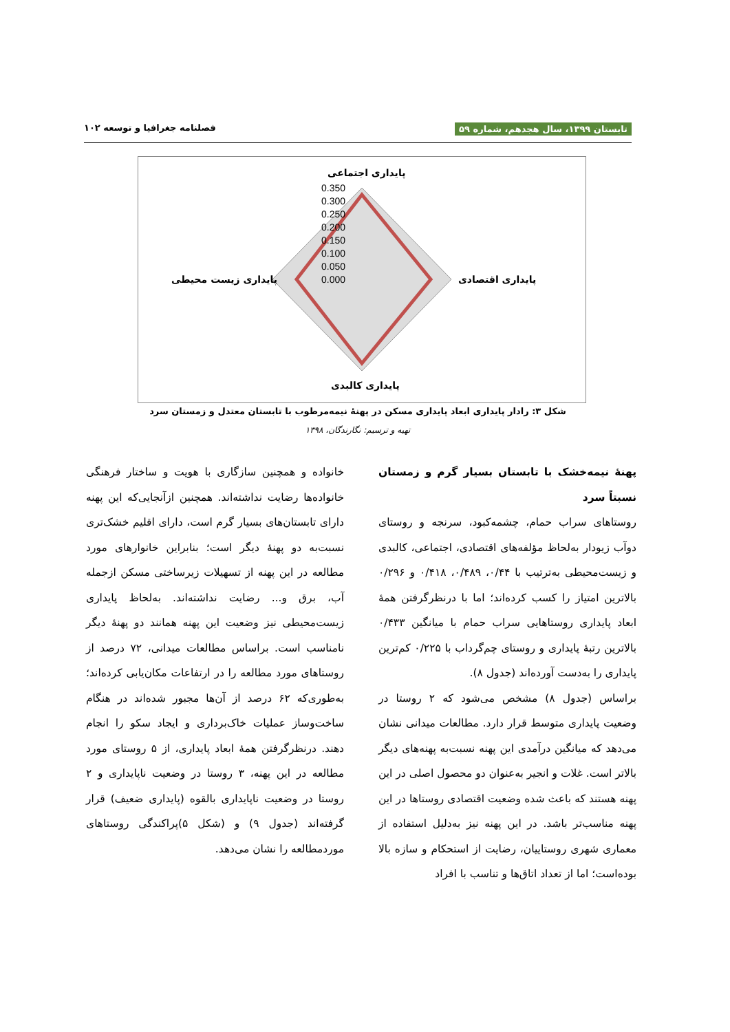تابستان ۱۳۹۹، سال هجدهم، شماره ۵۹ فصلنامه جغرافیا و توسعه ۱۰۲
0.350
0.300
0.250
0.200
0.150
0.100
0.050
0.000
پایداری اجتماعی
پایداری اقتصادی
پایداری زیست محیطی
پایداری کالبدی
شکل ۳: رادار پایداری ابعاد پایداری مسکن در پهنهٔ نیمه‌مرطوب با تابستان معتدل و زمستان سرد
تهیه و ترسیم: نگارندگان، ۱۳۹۸
پهنهٔ نیمه‌خشک با تابستان بسیار گرم و زمستان نسبتاً سرد
روستاهای سراب حمام، چشمه‌کبود، سرنجه و روستای دوآب زیودار به‌لحاظ مؤلفه‌های اقتصادی، اجتماعی، کالبدی و زیست‌محیطی به‌ترتیب با ۰/۴۴، ۰/۴۸۹، ۰/۴۱۸ و ۰/۲۹۶ بالاترین امتیاز را کسب کرده‌اند؛ اما با درنظرگرفتن همهٔ ابعاد پایداری روستاهایی سراب حمام با میانگین ۰/۴۳۳ بالاترین رتبهٔ پایداری و روستای چم‌گرداب با ۰/۲۲۵ کم‌ترین پایداری را به‌دست آورده‌اند (جدول ۸).
براساس (جدول ۸) مشخص می‌شود که ۲ روستا در وضعیت پایداری متوسط قرار دارد. مطالعات میدانی نشان می‌دهد که میانگین درآمدی این پهنه نسبت‌به پهنه‌های دیگر بالاتر است. غلات و انجیر به‌عنوان دو محصول اصلی در این پهنه هستند که باعث شده وضعیت اقتصادی روستاها در این پهنه مناسب‌تر باشد. در این پهنه نیز به‌دلیل استفاده از معماری شهری روستاییان، رضایت از استحکام و سازه بالا بوده‌است؛ اما از تعداد اتاق‌ها و تناسب با افراد
خانواده و همچنین سازگاری با هویت و ساختار فرهنگی خانواده‌ها رضایت نداشته‌اند. همچنین ازآنجایی‌که این پهنه دارای تابستان‌های بسیار گرم است، دارای اقلیم خشک‌تری نسبت‌به دو پهنهٔ دیگر است؛ بنابراین خانوارهای مورد مطالعه در این پهنه از تسهیلات زیرساختی مسکن ازجمله آب، برق و... رضایت نداشته‌اند. به‌لحاظ پایداری زیست‌محیطی نیز وضعیت این پهنه همانند دو پهنهٔ دیگر نامناسب است. براساس مطالعات میدانی، ۷۲ درصد از روستاهای مورد مطالعه را در ارتفاعات مکان‌یابی کرده‌اند؛ به‌طوری‌که ۶۲ درصد از آن‌ها مجبور شده‌اند در هنگام ساخت‌وساز عملیات خاک‌برداری و ایجاد سکو را انجام دهند. درنظرگرفتن همهٔ ابعاد پایداری، از ۵ روستای مورد مطالعه در این پهنه، ۳ روستا در وضعیت ناپایداری و ۲ روستا در وضعیت ناپایداری بالقوه (پایداری ضعیف) قرار گرفته‌اند (جدول ۹) و (شکل ۵)پراکندگی روستاهای موردمطالعه را نشان می‌دهد.